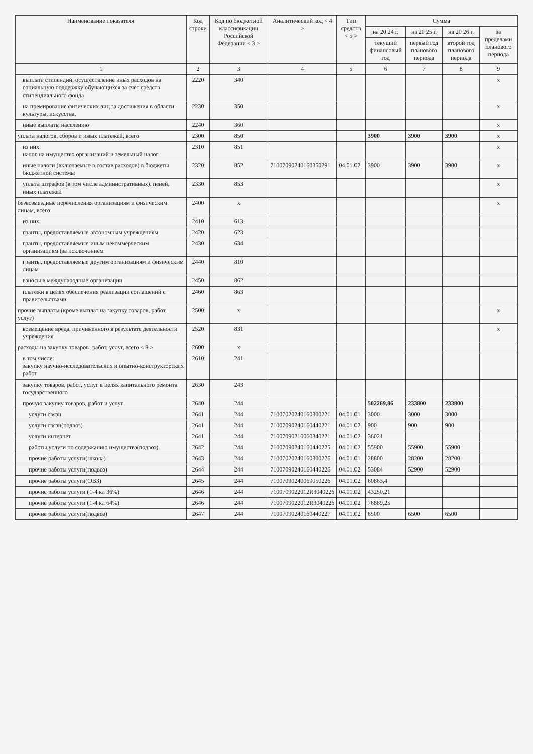| Наименование показателя | Код строки | Код по бюджетной классификации Российской Федерации < 3 > | Аналитический код < 4 > | Тип средств < 5 > | Сумма | | | |
| --- | --- | --- | --- | --- | --- | --- | --- | --- |
| | | | | | на 20 24 г. | на 20 25 г. | на 20 26 г. | за пределами планового периода |
| | | | | | текущий финансовый год | первый год планового периода | второй год планового периода | |
| 1 | 2 | 3 | 4 | 5 | 6 | 7 | 8 | 9 |
| выплата стипендий, осуществление иных расходов на социальную поддержку обучающихся за счет средств стипендиального фонда | 2220 | 340 | | | | | | x |
| на премирование физических лиц за достижения в области культуры, искусства, | 2230 | 350 | | | | | | x |
| иные выплаты населению | 2240 | 360 | | | | | | x |
| уплата налогов, сборов и иных платежей, всего | 2300 | 850 | | | 3900 | 3900 | 3900 | x |
| из них: налог на имущество организаций и земельный налог | 2310 | 851 | | | | | | x |
| иные налоги (включаемые в состав расходов) в бюджеты бюджетной системы | 2320 | 852 | 71007090240160350291 | 04.01.02 | 3900 | 3900 | 3900 | x |
| уплата штрафов (в том числе административных), пеней, иных платежей | 2330 | 853 | | | | | | x |
| безвозмездные перечисления организациям и физическим лицам, всего | 2400 | x | | | | | | x |
| из них: | 2410 | 613 | | | | | | |
| гранты, предоставляемые автономным учреждениям | 2420 | 623 | | | | | | |
| гранты, предоставляемые иным некоммерческим организациям (за исключением | 2430 | 634 | | | | | | |
| гранты, предоставляемые другим организациям и физическим лицам | 2440 | 810 | | | | | | |
| взносы в международные организации | 2450 | 862 | | | | | | |
| платежи в целях обеспечения реализации соглашений с правительствами | 2460 | 863 | | | | | | |
| прочие выплаты (кроме выплат на закупку товаров, работ, услуг) | 2500 | x | | | | | | x |
| возмещение вреда, причиненного в результате деятельности учреждения | 2520 | 831 | | | | | | x |
| расходы на закупку товаров, работ, услуг, всего < 8 > | 2600 | x | | | | | | |
| в том числе: закупку научно-исследовательских и опытно-конструкторских работ | 2610 | 241 | | | | | | |
| закупку товаров, работ, услуг в целях капитального ремонта государственного | 2630 | 243 | | | | | | |
| прочую закупку товаров, работ и услуг | 2640 | 244 | | | 502269,86 | 233800 | 233800 | |
| услуги связи | 2641 | 244 | 71007020240160300221 | 04.01.01 | 3000 | 3000 | 3000 | |
| услуги связи(подвоз) | 2641 | 244 | 71007090240160440221 | 04.01.02 | 900 | 900 | 900 | |
| услуги интернет | 2641 | 244 | 71007090210060340221 | 04.01.02 | 36021 | | | |
| работы,услуги по содержанию имущества(подвоз) | 2642 | 244 | 71007090240160440225 | 04.01.02 | 55900 | 55900 | 55900 | |
| прочие работы услуги(школа) | 2643 | 244 | 71007020240160300226 | 04.01.01 | 28800 | 28200 | 28200 | |
| прочие работы услуги(подвоз) | 2644 | 244 | 71007090240160440226 | 04.01.02 | 53084 | 52900 | 52900 | |
| прочие работы услуги(ОВЗ) | 2645 | 244 | 71007090240069050226 | 04.01.02 | 60863,4 | | | |
| прочие работы услуги (1-4 кл 36%) | 2646 | 244 | 7100709022012R3040226 | 04.01.02 | 43250,21 | | | |
| прочие работы услуги (1-4 кл 64%) | 2646 | 244 | 7100709022012R3040226 | 04.01.02 | 76889,25 | | | |
| прочие работы услуги(подвоз) | 2647 | 244 | 71007090240160440227 | 04.01.02 | 6500 | 6500 | 6500 | |